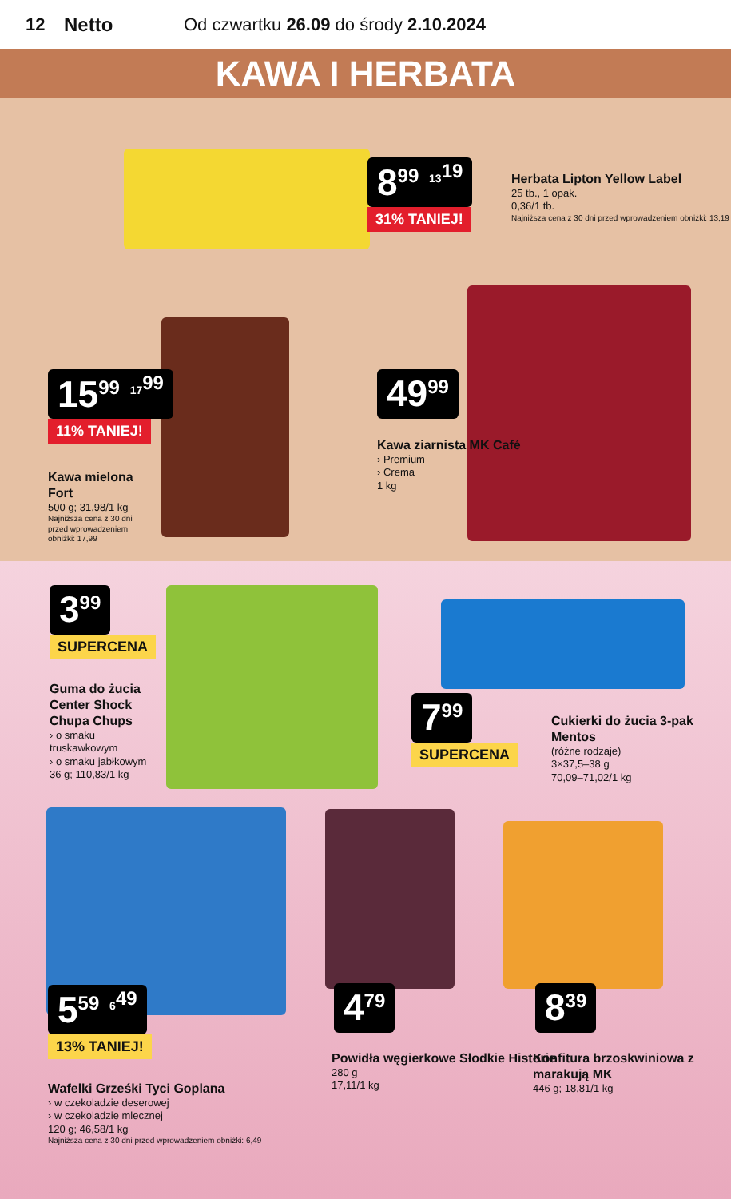12 Netto Od czwartku 26.09 do środy 2.10.2024
KAWA I HERBATA
8<sup>99</sup> <sup>13<sup>19</sup></sup>
31% TANIEJ!
Herbata Lipton Yellow Label
25 tb., 1 opak.
0,36/1 tb.
Najniższa cena z 30 dni przed wprowadzeniem obniżki: 13,19
15<sup>99</sup> <sup>17<sup>99</sup></sup>
11% TANIEJ!
Kawa mielona Fort
500 g; 31,98/1 kg
Najniższa cena z 30 dni przed wprowadzeniem obniżki: 17,99
49<sup>99</sup>
Kawa ziarnista MK Café
› Premium
› Crema
1 kg
3<sup>99</sup>
SUPERCENA
Guma do żucia Center Shock Chupa Chups
› o smaku truskawkowym
› o smaku jabłkowym
36 g; 110,83/1 kg
7<sup>99</sup>
SUPERCENA
Cukierki do żucia 3-pak Mentos
(różne rodzaje)
3×37,5–38 g
70,09–71,02/1 kg
5<sup>59</sup> <sup>6<sup>49</sup></sup>
13% TANIEJ!
Wafelki Grześki Tyci Goplana
› w czekoladzie deserowej
› w czekoladzie mlecznej
120 g; 46,58/1 kg
Najniższa cena z 30 dni przed wprowadzeniem obniżki: 6,49
4<sup>79</sup>
Powidła węgierkowe Słodkie Historie
280 g
17,11/1 kg
8<sup>39</sup>
Konfitura brzoskwiniowa z marakują MK
446 g; 18,81/1 kg